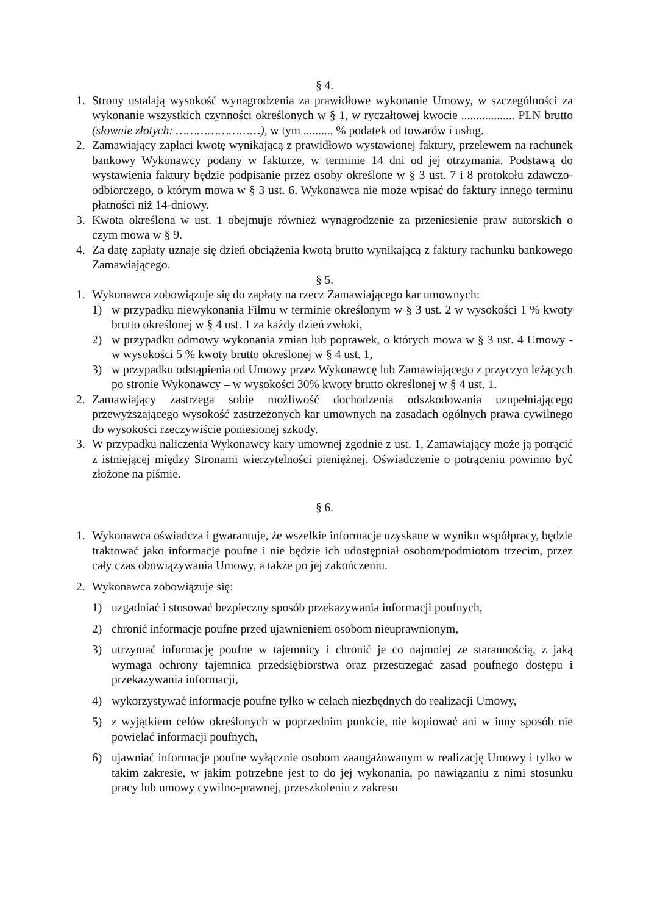§ 4.
1. Strony ustalają wysokość wynagrodzenia za prawidłowe wykonanie Umowy, w szczególności za wykonanie wszystkich czynności określonych w § 1, w ryczałtowej kwocie .................. PLN brutto (słownie złotych: ……………………), w tym .......... % podatek od towarów i usług.
2. Zamawiający zapłaci kwotę wynikającą z prawidłowo wystawionej faktury, przelewem na rachunek bankowy Wykonawcy podany w fakturze, w terminie 14 dni od jej otrzymania. Podstawą do wystawienia faktury będzie podpisanie przez osoby określone w § 3 ust. 7 i 8 protokołu zdawczo-odbiorczego, o którym mowa w § 3 ust. 6. Wykonawca nie może wpisać do faktury innego terminu płatności niż 14-dniowy.
3. Kwota określona w ust. 1 obejmuje również wynagrodzenie za przeniesienie praw autorskich o czym mowa w § 9.
4. Za datę zapłaty uznaje się dzień obciążenia kwotą brutto wynikającą z faktury rachunku bankowego Zamawiającego.
§ 5.
1. Wykonawca zobowiązuje się do zapłaty na rzecz Zamawiającego kar umownych:
1) w przypadku niewykonania Filmu w terminie określonym w § 3 ust. 2 w wysokości 1 % kwoty brutto określonej w § 4 ust. 1 za każdy dzień zwłoki,
2) w przypadku odmowy wykonania zmian lub poprawek, o których mowa w § 3 ust. 4 Umowy - w wysokości 5 % kwoty brutto określonej w § 4 ust. 1,
3) w przypadku odstąpienia od Umowy przez Wykonawcę lub Zamawiającego z przyczyn leżących po stronie Wykonawcy – w wysokości 30% kwoty brutto określonej w § 4 ust. 1.
2. Zamawiający zastrzega sobie możliwość dochodzenia odszkodowania uzupełniającego przewyższającego wysokość zastrzeżonych kar umownych na zasadach ogólnych prawa cywilnego do wysokości rzeczywiście poniesionej szkody.
3. W przypadku naliczenia Wykonawcy kary umownej zgodnie z ust. 1, Zamawiający może ją potrącić z istniejącej między Stronami wierzytelności pieniężnej. Oświadczenie o potrąceniu powinno być złożone na piśmie.
§ 6.
1. Wykonawca oświadcza i gwarantuje, że wszelkie informacje uzyskane w wyniku współpracy, będzie traktować jako informacje poufne i nie będzie ich udostępniał osobom/podmiotom trzecim, przez cały czas obowiązywania Umowy, a także po jej zakończeniu.
2. Wykonawca zobowiązuje się:
1) uzgadniać i stosować bezpieczny sposób przekazywania informacji poufnych,
2) chronić informacje poufne przed ujawnieniem osobom nieuprawnionym,
3) utrzymać informację poufne w tajemnicy i chronić je co najmniej ze starannością, z jaką wymaga ochrony tajemnica przedsiębiorstwa oraz przestrzegać zasad poufnego dostępu i przekazywania informacji,
4) wykorzystywać informacje poufne tylko w celach niezbędnych do realizacji Umowy,
5) z wyjątkiem celów określonych w poprzednim punkcie, nie kopiować ani w inny sposób nie powielać informacji poufnych,
6) ujawniać informacje poufne wyłącznie osobom zaangażowanym w realizację Umowy i tylko w takim zakresie, w jakim potrzebne jest to do jej wykonania, po nawiązaniu z nimi stosunku pracy lub umowy cywilno-prawnej, przeszkoleniu z zakresu